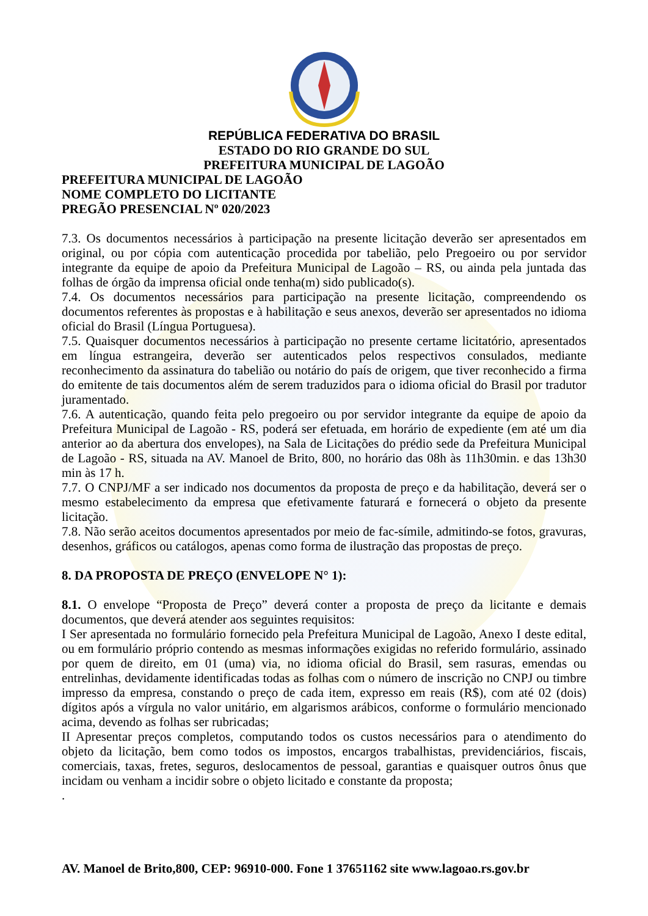REPÚBLICA FEDERATIVA DO BRASIL
ESTADO DO RIO GRANDE DO SUL
PREFEITURA MUNICIPAL DE LAGOÃO
PREFEITURA MUNICIPAL DE LAGOÃO
NOME COMPLETO DO LICITANTE
PREGÃO PRESENCIAL Nº 020/2023
7.3. Os documentos necessários à participação na presente licitação deverão ser apresentados em original, ou por cópia com autenticação procedida por tabelião, pelo Pregoeiro ou por servidor integrante da equipe de apoio da Prefeitura Municipal de Lagoão – RS, ou ainda pela juntada das folhas de órgão da imprensa oficial onde tenha(m) sido publicado(s).
7.4. Os documentos necessários para participação na presente licitação, compreendendo os documentos referentes às propostas e à habilitação e seus anexos, deverão ser apresentados no idioma oficial do Brasil (Língua Portuguesa).
7.5. Quaisquer documentos necessários à participação no presente certame licitatório, apresentados em língua estrangeira, deverão ser autenticados pelos respectivos consulados, mediante reconhecimento da assinatura do tabelião ou notário do país de origem, que tiver reconhecido a firma do emitente de tais documentos além de serem traduzidos para o idioma oficial do Brasil por tradutor juramentado.
7.6. A autenticação, quando feita pelo pregoeiro ou por servidor integrante da equipe de apoio da Prefeitura Municipal de Lagoão - RS, poderá ser efetuada, em horário de expediente (em até um dia anterior ao da abertura dos envelopes), na Sala de Licitações do prédio sede da Prefeitura Municipal de Lagoão - RS, situada na AV. Manoel de Brito, 800, no horário das 08h às 11h30min. e das 13h30 min às 17 h.
7.7. O CNPJ/MF a ser indicado nos documentos da proposta de preço e da habilitação, deverá ser o mesmo estabelecimento da empresa que efetivamente faturará e fornecerá o objeto da presente licitação.
7.8. Não serão aceitos documentos apresentados por meio de fac-símile, admitindo-se fotos, gravuras, desenhos, gráficos ou catálogos, apenas como forma de ilustração das propostas de preço.
8. DA PROPOSTA DE PREÇO (ENVELOPE N° 1):
8.1. O envelope “Proposta de Preço” deverá conter a proposta de preço da licitante e demais documentos, que deverá atender aos seguintes requisitos:
I Ser apresentada no formulário fornecido pela Prefeitura Municipal de Lagoão, Anexo I deste edital, ou em formulário próprio contendo as mesmas informações exigidas no referido formulário, assinado por quem de direito, em 01 (uma) via, no idioma oficial do Brasil, sem rasuras, emendas ou entrelinhas, devidamente identificadas todas as folhas com o número de inscrição no CNPJ ou timbre impresso da empresa, constando o preço de cada item, expresso em reais (R$), com até 02 (dois) dígitos após a vírgula no valor unitário, em algarismos arábicos, conforme o formulário mencionado acima, devendo as folhas ser rubricadas;
II Apresentar preços completos, computando todos os custos necessários para o atendimento do objeto da licitação, bem como todos os impostos, encargos trabalhistas, previdenciários, fiscais, comerciais, taxas, fretes, seguros, deslocamentos de pessoal, garantias e quaisquer outros ônus que incidam ou venham a incidir sobre o objeto licitado e constante da proposta;
.
AV. Manoel de Brito,800, CEP: 96910-000. Fone 1 37651162 site www.lagoao.rs.gov.br